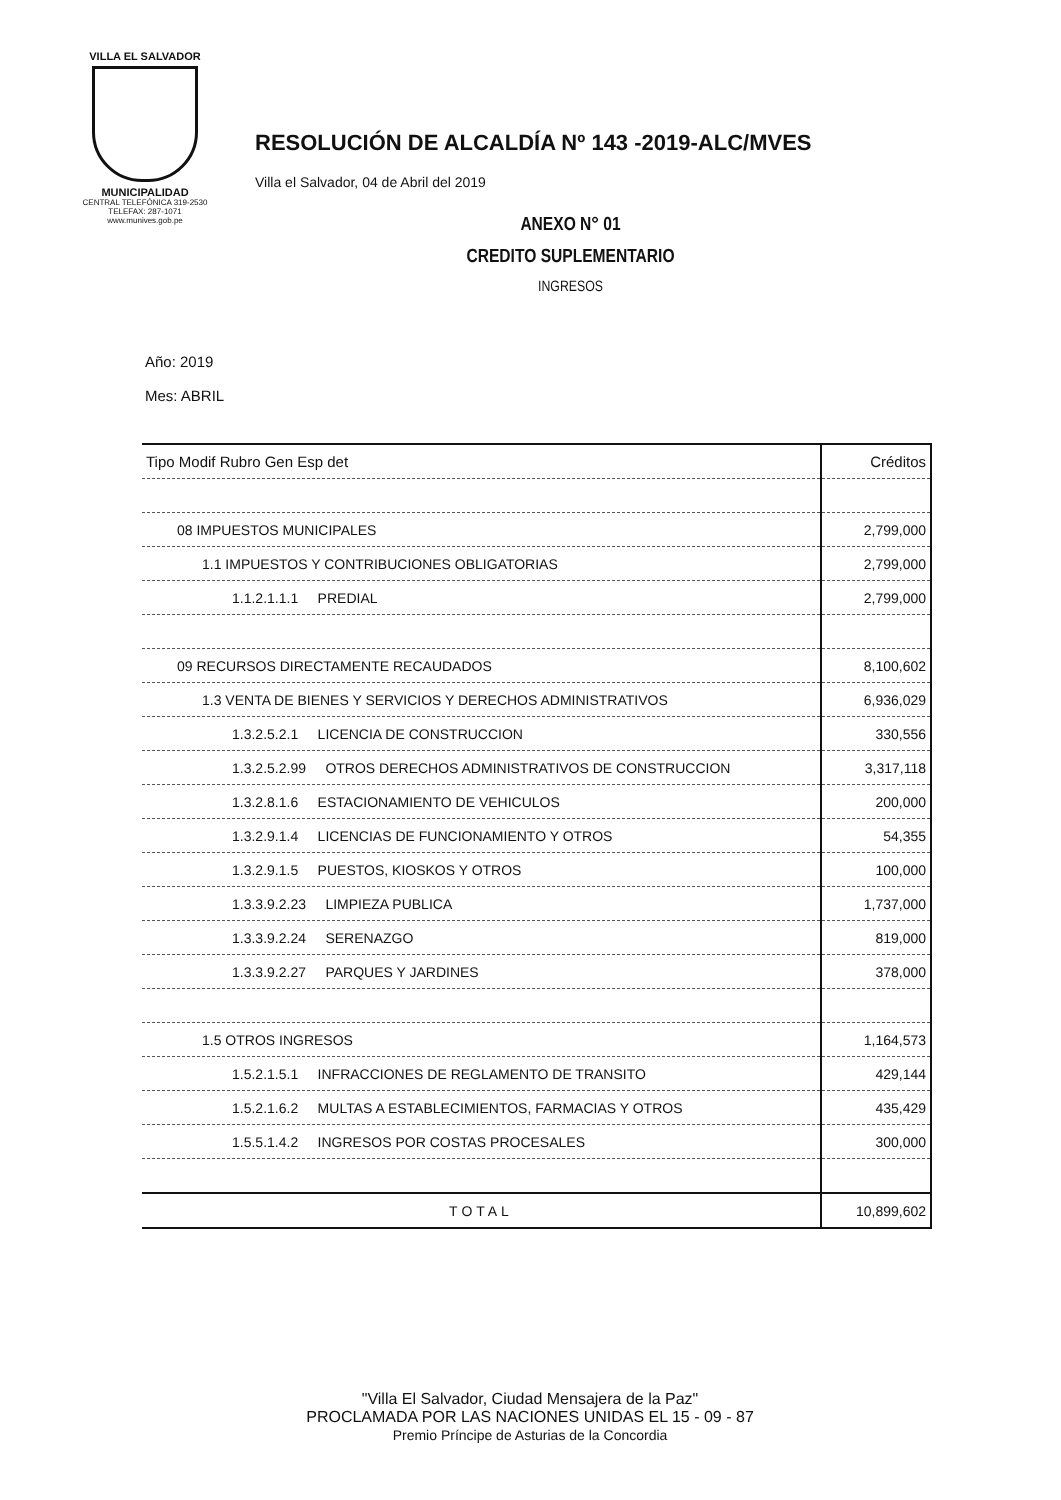VILLA EL SALVADOR
MUNICIPALIDAD
CENTRAL TELEFÓNICA 319-2530
TELEFAX: 287-1071
www.munives.gob.pe
RESOLUCIÓN DE ALCALDÍA Nº 143 -2019-ALC/MVES
Villa el Salvador, 04 de Abril del 2019
ANEXO N° 01
CREDITO SUPLEMENTARIO
INGRESOS
Año: 2019
Mes: ABRIL
| Tipo Modif Rubro Gen Esp det | Créditos |
| --- | --- |
| 08 IMPUESTOS MUNICIPALES | 2,799,000 |
| 1.1 IMPUESTOS Y CONTRIBUCIONES OBLIGATORIAS | 2,799,000 |
| 1.1.2.1.1.1 PREDIAL | 2,799,000 |
| 09 RECURSOS DIRECTAMENTE RECAUDADOS | 8,100,602 |
| 1.3 VENTA DE BIENES Y SERVICIOS Y DERECHOS ADMINISTRATIVOS | 6,936,029 |
| 1.3.2.5.2.1 LICENCIA DE CONSTRUCCION | 330,556 |
| 1.3.2.5.2.99 OTROS DERECHOS ADMINISTRATIVOS DE CONSTRUCCION | 3,317,118 |
| 1.3.2.8.1.6 ESTACIONAMIENTO DE VEHICULOS | 200,000 |
| 1.3.2.9.1.4 LICENCIAS DE FUNCIONAMIENTO Y OTROS | 54,355 |
| 1.3.2.9.1.5 PUESTOS, KIOSKOS Y OTROS | 100,000 |
| 1.3.3.9.2.23 LIMPIEZA PUBLICA | 1,737,000 |
| 1.3.3.9.2.24 SERENAZGO | 819,000 |
| 1.3.3.9.2.27 PARQUES Y JARDINES | 378,000 |
| 1.5 OTROS INGRESOS | 1,164,573 |
| 1.5.2.1.5.1 INFRACCIONES DE REGLAMENTO DE TRANSITO | 429,144 |
| 1.5.2.1.6.2 MULTAS A ESTABLECIMIENTOS, FARMACIAS Y OTROS | 435,429 |
| 1.5.5.1.4.2 INGRESOS POR COSTAS PROCESALES | 300,000 |
| TOTAL | 10,899,602 |
"Villa El Salvador, Ciudad Mensajera de la Paz"
PROCLAMADA POR LAS NACIONES UNIDAS EL 15 - 09 - 87
Premio Príncipe de Asturias de la Concordia